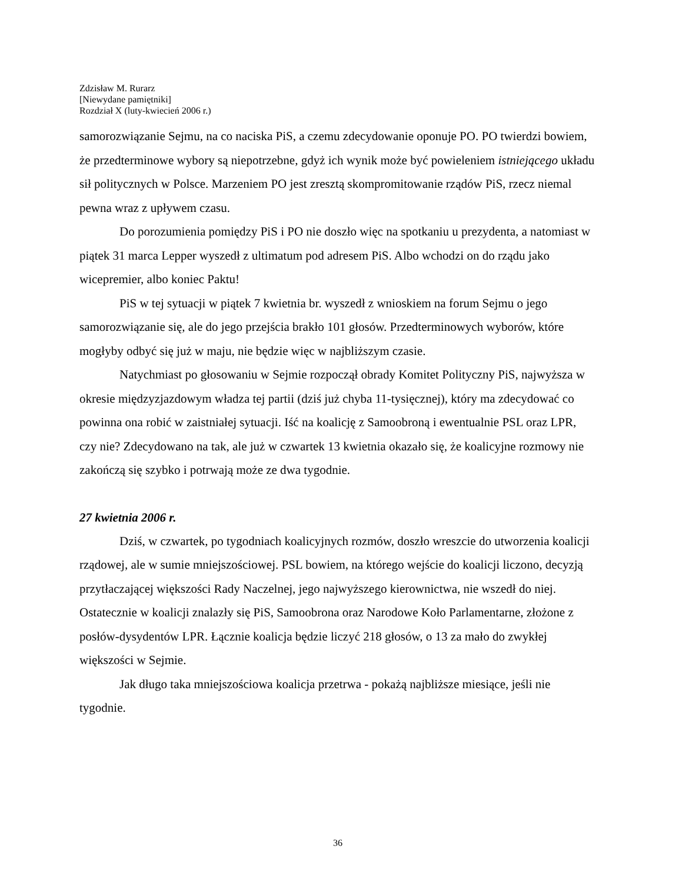Zdzisław M. Rurarz
[Niewydane pamiętniki]
Rozdział X (luty-kwiecień 2006 r.)
samorozwiązanie Sejmu, na co naciska PiS, a czemu zdecydowanie oponuje PO. PO twierdzi bowiem, że przedterminowe wybory są niepotrzebne, gdyż ich wynik może być powieleniem istniejącego układu sił politycznych w Polsce. Marzeniem PO jest zresztą skompromitowanie rządów PiS, rzecz niemal pewna wraz z upływem czasu.
Do porozumienia pomiędzy PiS i PO nie doszło więc na spotkaniu u prezydenta, a natomiast w piątek 31 marca Lepper wyszedł z ultimatum pod adresem PiS. Albo wchodzi on do rządu jako wicepremier, albo koniec Paktu!
PiS w tej sytuacji w piątek 7 kwietnia br. wyszedł z wnioskiem na forum Sejmu o jego samorozwiązanie się, ale do jego przejścia brakło 101 głosów. Przedterminowych wyborów, które mogłyby odbyć się już w maju, nie będzie więc w najbliższym czasie.
Natychmiast po głosowaniu w Sejmie rozpoczął obrady Komitet Polityczny PiS, najwyższa w okresie międzyzjazdowym władza tej partii (dziś już chyba 11-tysięcznej), który ma zdecydować co powinna ona robić w zaistniałej sytuacji. Iść na koalicję z Samoobroną i ewentualnie PSL oraz LPR, czy nie? Zdecydowano na tak, ale już w czwartek 13 kwietnia okazało się, że koalicyjne rozmowy nie zakończą się szybko i potrwają może ze dwa tygodnie.
27 kwietnia 2006 r.
Dziś, w czwartek, po tygodniach koalicyjnych rozmów, doszło wreszcie do utworzenia koalicji rządowej, ale w sumie mniejszościowej. PSL bowiem, na którego wejście do koalicji liczono, decyzją przytłaczającej większości Rady Naczelnej, jego najwyższego kierownictwa, nie wszedł do niej. Ostatecznie w koalicji znalazły się PiS, Samoobrona oraz Narodowe Koło Parlamentarne, złożone z posłów-dysydentów LPR. Łącznie koalicja będzie liczyć 218 głosów, o 13 za mało do zwykłej większości w Sejmie.
Jak długo taka mniejszościowa koalicja przetrwa - pokażą najbliższe miesiące, jeśli nie tygodnie.
36